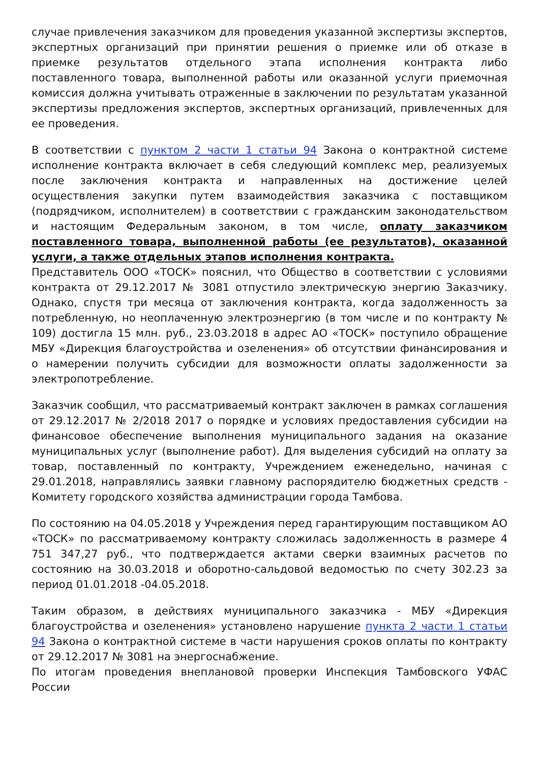случае привлечения заказчиком для проведения указанной экспертизы экспертов, экспертных организаций при принятии решения о приемке или об отказе в приемке результатов отдельного этапа исполнения контракта либо поставленного товара, выполненной работы или оказанной услуги приемочная комиссия должна учитывать отраженные в заключении по результатам указанной экспертизы предложения экспертов, экспертных организаций, привлеченных для ее проведения.
В соответствии с пунктом 2 части 1 статьи 94 Закона о контрактной системе исполнение контракта включает в себя следующий комплекс мер, реализуемых после заключения контракта и направленных на достижение целей осуществления закупки путем взаимодействия заказчика с поставщиком (подрядчиком, исполнителем) в соответствии с гражданским законодательством и настоящим Федеральным законом, в том числе, оплату заказчиком поставленного товара, выполненной работы (ее результатов), оказанной услуги, а также отдельных этапов исполнения контракта.
Представитель ООО «ТОСК» пояснил, что Общество в соответствии с условиями контракта от 29.12.2017 № 3081 отпустило электрическую энергию Заказчику. Однако, спустя три месяца от заключения контракта, когда задолженность за потребленную, но неоплаченную электроэнергию (в том числе и по контракту № 109) достигла 15 млн. руб., 23.03.2018 в адрес АО «ТОСК» поступило обращение МБУ «Дирекция благоустройства и озеленения» об отсутствии финансирования и о намерении получить субсидии для возможности оплаты задолженности за электропотребление.
Заказчик сообщил, что рассматриваемый контракт заключен в рамках соглашения от 29.12.2017 № 2/2018 2017 о порядке и условиях предоставления субсидии на финансовое обеспечение выполнения муниципального задания на оказание муниципальных услуг (выполнение работ). Для выделения субсидий на оплату за товар, поставленный по контракту, Учреждением еженедельно, начиная с 29.01.2018, направлялись заявки главному распорядителю бюджетных средств - Комитету городского хозяйства администрации города Тамбова.
По состоянию на 04.05.2018 у Учреждения перед гарантирующим поставщиком АО «ТОСК» по рассматриваемому контракту сложилась задолженность в размере 4 751 347,27 руб., что подтверждается актами сверки взаимных расчетов по состоянию на 30.03.2018 и оборотно-сальдовой ведомостью по счету 302.23 за период 01.01.2018 -04.05.2018.
Таким образом, в действиях муниципального заказчика - МБУ «Дирекция благоустройства и озеленения» установлено нарушение пункта 2 части 1 статьи 94 Закона о контрактной системе в части нарушения сроков оплаты по контракту от 29.12.2017 № 3081 на энергоснабжение.
По итогам проведения внеплановой проверки Инспекция Тамбовского УФАС России